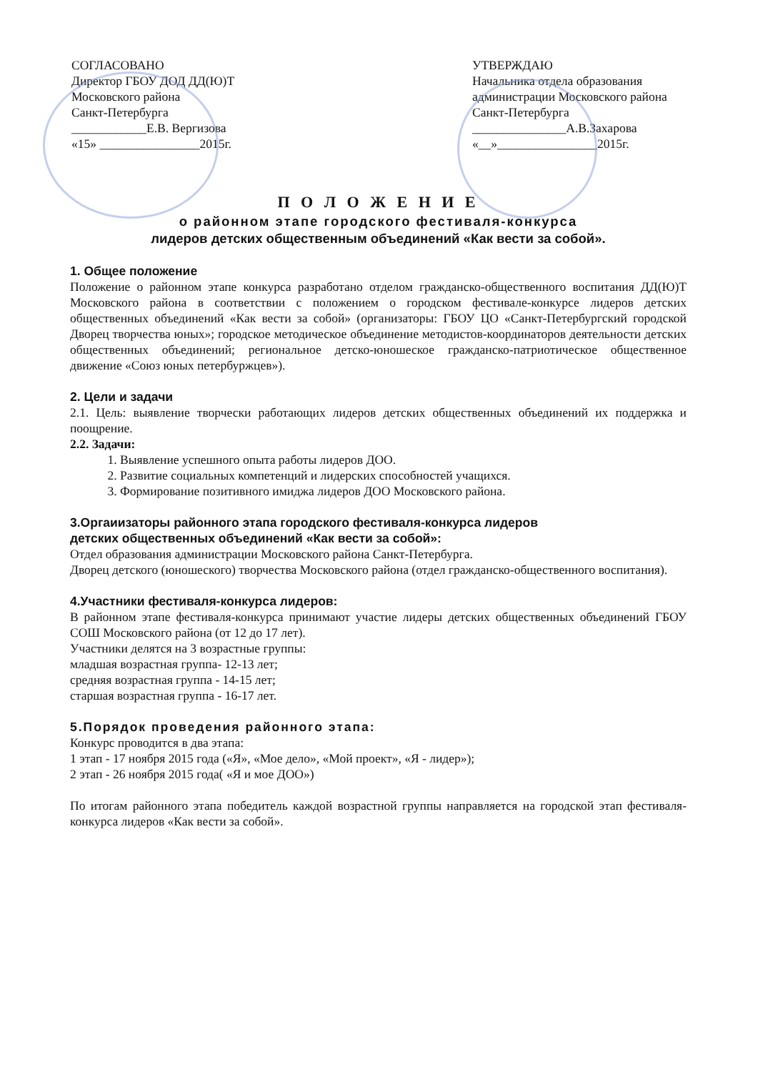СОГЛАСОВАНО
Директор ГБОУ ДОД ДД(Ю)Т
Московского района
Санкт-Петербурга
____________Е.В. Вергизова
«15» ________________2015г.
УТВЕРЖДАЮ
Начальника отдела образования
администрации Московского района
Санкт-Петербурга
_______________А.В.Захарова
«__»________________2015г.
П О Л О Ж Е Н И Е
о районном этапе городского фестиваля-конкурса
лидеров детских общественным объединений «Как вести за собой».
1. Общее положение
Положение о районном этапе конкурса разработано отделом гражданско-общественного воспитания ДД(Ю)Т Московского района в соответствии с положением о городском фестивале-конкурсе лидеров детских общественных объединений «Как вести за собой» (организаторы: ГБОУ ЦО «Санкт-Петербургский городской Дворец творчества юных»; городское методическое объединение методистов-координаторов деятельности детских общественных объединений; региональное детско-юношеское гражданско-патриотическое общественное движение «Союз юных петербуржцев»).
2. Цели и задачи
2.1. Цель: выявление творчески работающих лидеров детских общественных объединений их поддержка и поощрение.
2.2. Задачи:
1. Выявление успешного опыта работы лидеров ДОО.
2. Развитие социальных компетенций и лидерских способностей учащихся.
3. Формирование позитивного имиджа лидеров ДОО Московского района.
3.Оргаиизаторы районного этапа городского фестиваля-конкурса лидеров
детских общественных объединений «Как вести за собой»:
Отдел образования администрации Московского района Санкт-Петербурга.
Дворец детского (юношеского) творчества Московского района (отдел гражданско-общественного воспитания).
4.Участники фестиваля-конкурса лидеров:
В районном этапе фестиваля-конкурса принимают участие лидеры детских общественных объединений ГБОУ СОШ Московского района (от 12 до 17 лет).
Участники делятся на 3 возрастные группы:
младшая возрастная группа- 12-13 лет;
средняя возрастная группа - 14-15 лет;
старшая возрастная группа - 16-17 лет.
5.Порядок проведения районного этапа:
Конкурс проводится в два этапа:
1 этап - 17 ноября 2015 года («Я», «Мое дело», «Мой проект», «Я - лидер»);
2 этап - 26 ноября 2015 года( «Я и мое ДОО»)
По итогам районного этапа победитель каждой возрастной группы направляется на городской этап фестиваля-конкурса лидеров «Как вести за собой».